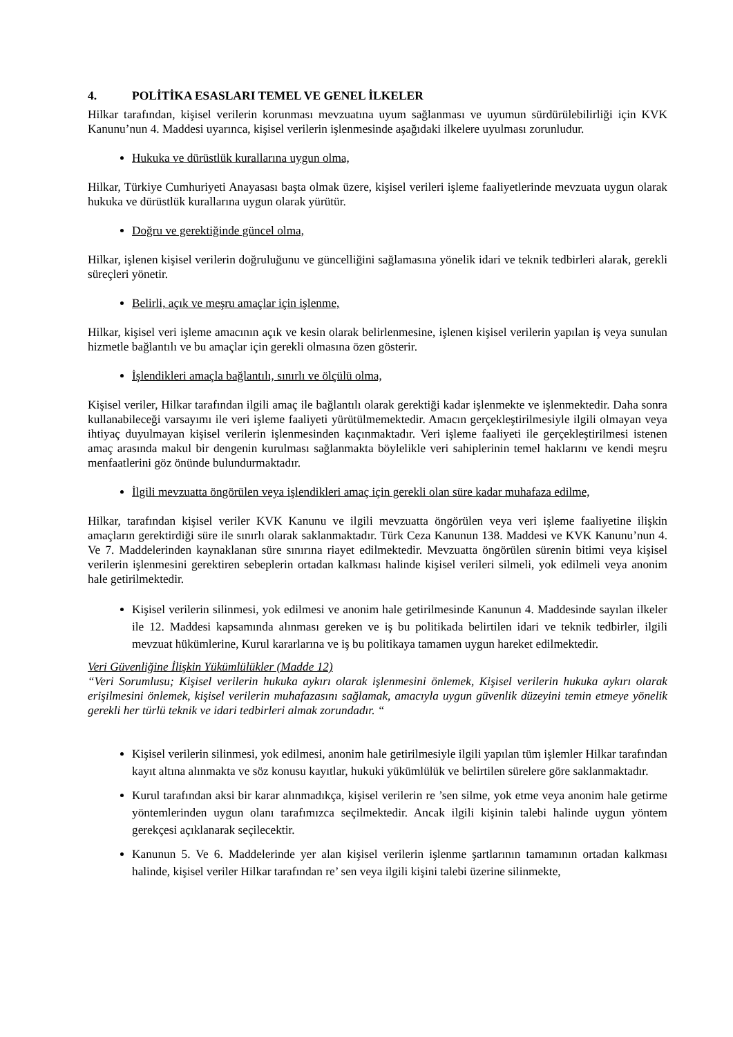4. POLİTİKA ESASLARI TEMEL VE GENEL İLKELER
Hilkar tarafından, kişisel verilerin korunması mevzuatına uyum sağlanması ve uyumun sürdürülebilirliği için KVK Kanunu’nun 4. Maddesi uyarınca, kişisel verilerin işlenmesinde aşağıdaki ilkelere uyulması zorunludur.
Hukuka ve dürüstlük kurallarına uygun olma,
Hilkar, Türkiye Cumhuriyeti Anayasası başta olmak üzere, kişisel verileri işleme faaliyetlerinde mevzuata uygun olarak hukuka ve dürüstlük kurallarına uygun olarak yürütür.
Doğru ve gerektiğinde güncel olma,
Hilkar, işlenen kişisel verilerin doğruluğunu ve güncelliğini sağlamasına yönelik idari ve teknik tedbirleri alarak, gerekli süreçleri yönetir.
Belirli, açık ve meşru amaçlar için işlenme,
Hilkar, kişisel veri işleme amacının açık ve kesin olarak belirlenmesine, işlenen kişisel verilerin yapılan iş veya sunulan hizmetle bağlantılı ve bu amaçlar için gerekli olmasına özen gösterir.
İşlendikleri amaçla bağlantılı, sınırlı ve ölçülü olma,
Kişisel veriler, Hilkar tarafından ilgili amaç ile bağlantılı olarak gerektiği kadar işlenmekte ve işlenmektedir. Daha sonra kullanabileceği varsayımı ile veri işleme faaliyeti yürütülmemektedir. Amacın gerçekleştirilmesiyle ilgili olmayan veya ihtiyaç duyulmayan kişisel verilerin işlenmesinden kaçınmaktadır. Veri işleme faaliyeti ile gerçekleştirilmesi istenen amaç arasında makul bir dengenin kurulması sağlanmakta böylelikle veri sahiplerinin temel haklarını ve kendi meşru menfaatlerini göz önünde bulundurmaktadır.
İlgili mevzuatta öngörülen veya işlendikleri amaç için gerekli olan süre kadar muhafaza edilme,
Hilkar, tarafından kişisel veriler KVK Kanunu ve ilgili mevzuatta öngörülen veya veri işleme faaliyetine ilişkin amaçların gerektirdiği süre ile sınırlı olarak saklanmaktadır. Türk Ceza Kanunun 138. Maddesi ve KVK Kanunu’nun 4. Ve 7. Maddelerinden kaynaklanan süre sınırına riayet edilmektedir. Mevzuatta öngörülen sürenin bitimi veya kişisel verilerin işlenmesini gerektiren sebeplerin ortadan kalkması halinde kişisel verileri silmeli, yok edilmeli veya anonim hale getirilmektedir.
Kişisel verilerin silinmesi, yok edilmesi ve anonim hale getirilmesinde Kanunun 4. Maddesinde sayılan ilkeler ile 12. Maddesi kapsamında alınması gereken ve iş bu politikada belirtilen idari ve teknik tedbirler, ilgili mevzuat hükümlerine, Kurul kararlarına ve iş bu politikaya tamamen uygun hareket edilmektedir.
Veri Güvenliğine İlişkin Yükümlülükler (Madde 12)
“Veri Sorumlusu; Kişisel verilerin hukuka aykırı olarak işlenmesini önlemek, Kişisel verilerin hukuka aykırı olarak erişilmesini önlemek, kişisel verilerin muhafazasını sağlamak, amacıyla uygun güvenlik düzeyini temin etmeye yönelik gerekli her türlü teknik ve idari tedbirleri almak zorundadır. “
Kişisel verilerin silinmesi, yok edilmesi, anonim hale getirilmesiyle ilgili yapılan tüm işlemler Hilkar tarafından kayıt altına alınmakta ve söz konusu kayıtlar, hukuki yükümlülük ve belirtilen sürelere göre saklanmaktadır.
Kurul tarafından aksi bir karar alınmadıkça, kişisel verilerin re ’sen silme, yok etme veya anonim hale getirme yöntemlerinden uygun olanı tarafımızca seçilmektedir. Ancak ilgili kişinin talebi halinde uygun yöntem gerekçesi açıklanarak seçilecektir.
Kanunun 5. Ve 6. Maddelerinde yer alan kişisel verilerin işlenme şartlarının tamamının ortadan kalkması halinde, kişisel veriler Hilkar tarafından re’ sen veya ilgili kişini talebi üzerine silinmekte,